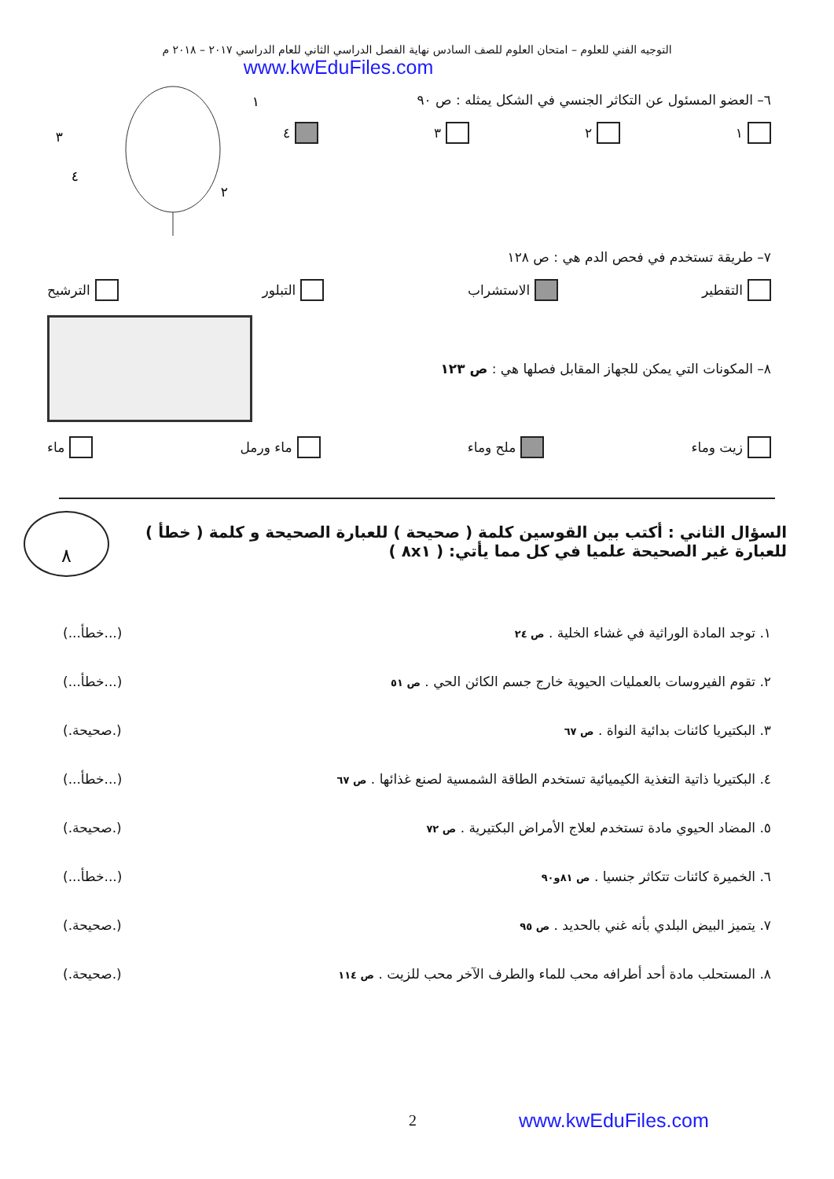التوجيه الفني للعلوم – امتحان العلوم للصف السادس نهاية الفصل الدراسي الثاني للعام الدراسي ٢٠١٧ – ٢٠١٨ م
www.kwEduFiles.com
٦– العضو المسئول عن التكاثر الجنسي في الشكل يمثله : ص ٩٠
١ ٢ ٣ ٤
١
٢
٣
٤
٧– طريقة تستخدم في فحص الدم هي : ص ١٢٨
التقطير الاستشراب التبلور الترشيح
٨– المكونات التي يمكن للجهاز المقابل فصلها هي : ص ١٢٣
زيت وماء ملح وماء ماء ورمل ماء
السؤال الثاني : أكتب بين القوسين كلمة ( صحيحة ) للعبارة الصحيحة و كلمة ( خطأ ) للعبارة غير الصحيحة علميا في كل مما يأتي: ( ٨x١ )
٨
١. توجد المادة الوراثية في غشاء الخلية . ص ٢٤ (...خطأ...)
٢. تقوم الفيروسات بالعمليات الحيوية خارج جسم الكائن الحي . ص ٥١ (...خطأ...)
٣. البكتيريا كائنات بدائية النواة . ص ٦٧ (.صحيحة.)
٤. البكتيريا ذاتية التغذية الكيميائية تستخدم الطاقة الشمسية لصنع غذائها . ص ٦٧ (...خطأ...)
٥. المضاد الحيوي مادة تستخدم لعلاج الأمراض البكتيرية . ص ٧٢ (.صحيحة.)
٦. الخميرة كائنات تتكاثر جنسيا . ص ٨١و٩٠ (...خطأ...)
٧. يتميز البيض البلدي بأنه غني بالحديد . ص ٩٥ (.صحيحة.)
٨. المستحلب مادة أحد أطرافه محب للماء والطرف الآخر محب للزيت . ص ١١٤ (.صحيحة.)
2 www.kwEduFiles.com